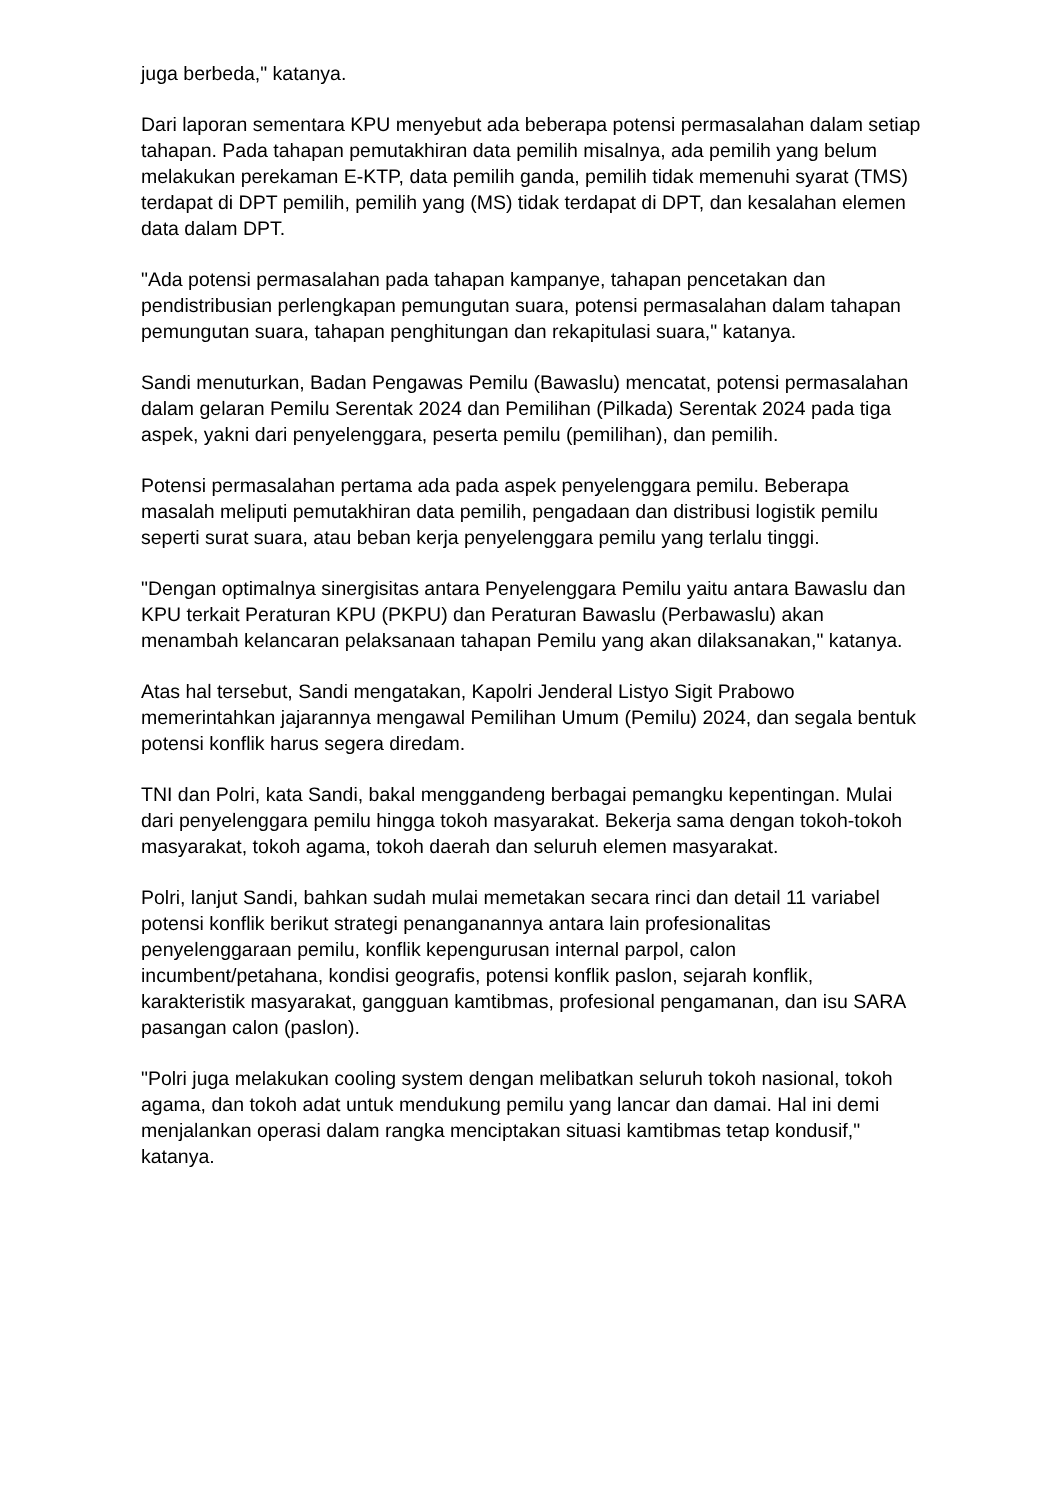juga berbeda," katanya.
Dari laporan sementara KPU menyebut ada beberapa potensi permasalahan dalam setiap tahapan. Pada tahapan pemutakhiran data pemilih misalnya, ada pemilih yang belum melakukan perekaman E-KTP, data pemilih ganda, pemilih tidak memenuhi syarat (TMS) terdapat di DPT pemilih, pemilih yang (MS) tidak terdapat di DPT, dan kesalahan elemen data dalam DPT.
"Ada potensi permasalahan pada tahapan kampanye, tahapan pencetakan dan pendistribusian perlengkapan pemungutan suara, potensi permasalahan dalam tahapan pemungutan suara, tahapan penghitungan dan rekapitulasi suara," katanya.
Sandi menuturkan, Badan Pengawas Pemilu (Bawaslu) mencatat, potensi permasalahan dalam gelaran Pemilu Serentak 2024 dan Pemilihan (Pilkada) Serentak 2024 pada tiga aspek, yakni dari penyelenggara, peserta pemilu (pemilihan), dan pemilih.
Potensi permasalahan pertama ada pada aspek penyelenggara pemilu. Beberapa masalah meliputi pemutakhiran data pemilih, pengadaan dan distribusi logistik pemilu seperti surat suara, atau beban kerja penyelenggara pemilu yang terlalu tinggi.
"Dengan optimalnya sinergisitas antara Penyelenggara Pemilu yaitu antara Bawaslu dan KPU terkait Peraturan KPU (PKPU) dan Peraturan Bawaslu (Perbawaslu) akan menambah kelancaran pelaksanaan tahapan Pemilu yang akan dilaksanakan," katanya.
Atas hal tersebut, Sandi mengatakan, Kapolri Jenderal Listyo Sigit Prabowo memerintahkan jajarannya mengawal Pemilihan Umum (Pemilu) 2024, dan segala bentuk potensi konflik harus segera diredam.
TNI dan Polri, kata Sandi, bakal menggandeng berbagai pemangku kepentingan. Mulai dari penyelenggara pemilu hingga tokoh masyarakat. Bekerja sama dengan tokoh-tokoh masyarakat, tokoh agama, tokoh daerah dan seluruh elemen masyarakat.
Polri, lanjut Sandi, bahkan sudah mulai memetakan secara rinci dan detail 11 variabel potensi konflik berikut strategi penanganannya antara lain profesionalitas penyelenggaraan pemilu, konflik kepengurusan internal parpol, calon incumbent/petahana, kondisi geografis, potensi konflik paslon, sejarah konflik, karakteristik masyarakat, gangguan kamtibmas, profesional pengamanan, dan isu SARA pasangan calon (paslon).
"Polri juga melakukan cooling system dengan melibatkan seluruh tokoh nasional, tokoh agama, dan tokoh adat untuk mendukung pemilu yang lancar dan damai. Hal ini demi menjalankan operasi dalam rangka menciptakan situasi kamtibmas tetap kondusif," katanya.